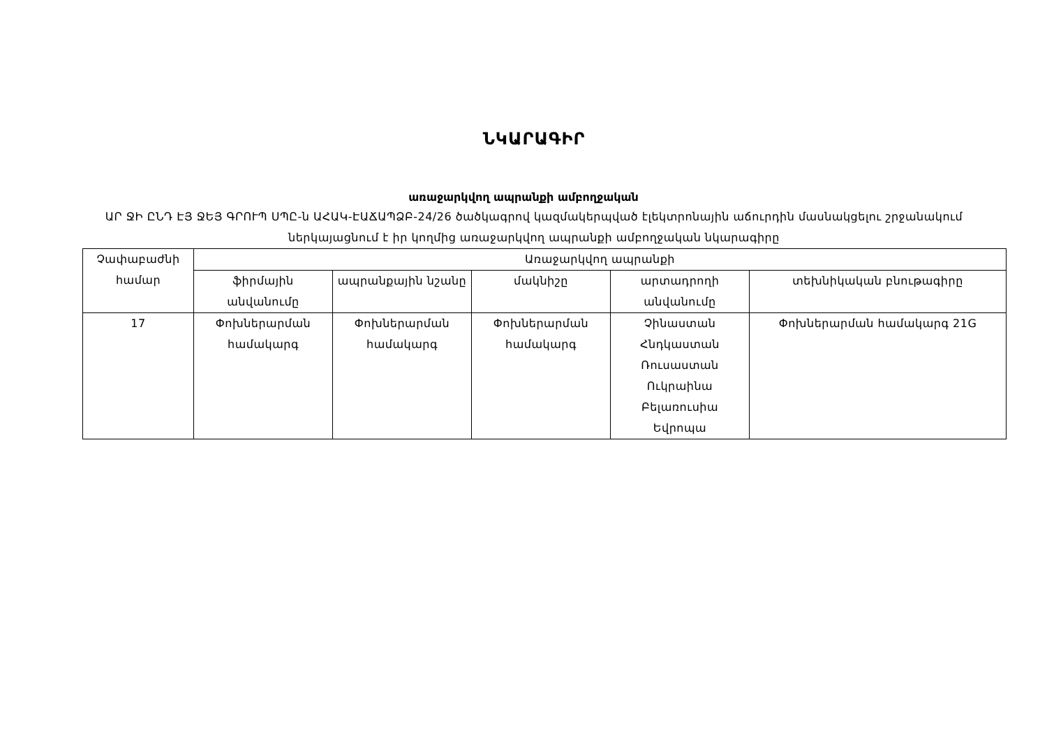ՆԿԱՐԱԳԻՐ
առաջարկվող ապրանքի ամբողջական
ԱՐ ՋԻ ԸՆԴ ԷՅ ՋԵՅ ԳՐՈՒՊ ՍՊԸ-ն ԱՀԱԿ-ԷԱՃԱՊՁԲ-24/26 ծածկագրով կազմակերպված էլեկտրոնային աճուրդին մասնակցելու շրջանակում ներկայացնում է իր կողմից առաջարկվող ապրանքի ամբողջական նկարագիրը
| Չափաբաժնի համար | Առաջարկվող ապրանքի | | | | |
| --- | --- | --- | --- | --- | --- |
| | ֆիրմային անվանումը | ապրանքային նշանը | մակնիշը | արտադրողի անվանումը | տեխնիկական բնութագիրը |
| 17 | Փոխներարման համակարգ | Փոխներարման համակարգ | Փոխներարման համակարգ | Չինաստան Հնդկաստան Ռուսաստան Ուկրաինա Բելառուսիա Եվրոպա | Փոխներարման համակարգ 21G |